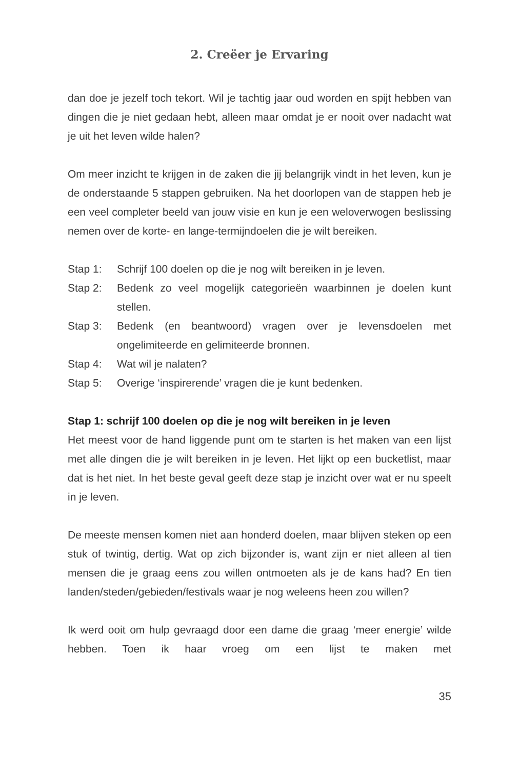2. Creëer je Ervaring
dan doe je jezelf toch tekort. Wil je tachtig jaar oud worden en spijt hebben van dingen die je niet gedaan hebt, alleen maar omdat je er nooit over nadacht wat je uit het leven wilde halen?
Om meer inzicht te krijgen in de zaken die jij belangrijk vindt in het leven, kun je de onderstaande 5 stappen gebruiken. Na het doorlopen van de stappen heb je een veel completer beeld van jouw visie en kun je een weloverwogen beslissing nemen over de korte- en lange-termijndoelen die je wilt bereiken.
Stap 1: Schrijf 100 doelen op die je nog wilt bereiken in je leven.
Stap 2: Bedenk zo veel mogelijk categorieën waarbinnen je doelen kunt stellen.
Stap 3: Bedenk (en beantwoord) vragen over je levensdoelen met ongelimiteerde en gelimiteerde bronnen.
Stap 4: Wat wil je nalaten?
Stap 5: Overige ‘inspirerende’ vragen die je kunt bedenken.
Stap 1: schrijf 100 doelen op die je nog wilt bereiken in je leven
Het meest voor de hand liggende punt om te starten is het maken van een lijst met alle dingen die je wilt bereiken in je leven. Het lijkt op een bucketlist, maar dat is het niet. In het beste geval geeft deze stap je inzicht over wat er nu speelt in je leven.
De meeste mensen komen niet aan honderd doelen, maar blijven steken op een stuk of twintig, dertig. Wat op zich bijzonder is, want zijn er niet alleen al tien mensen die je graag eens zou willen ontmoeten als je de kans had? En tien landen/steden/gebieden/festivals waar je nog weleens heen zou willen?
Ik werd ooit om hulp gevraagd door een dame die graag ‘meer energie’ wilde hebben. Toen ik haar vroeg om een lijst te maken met
35